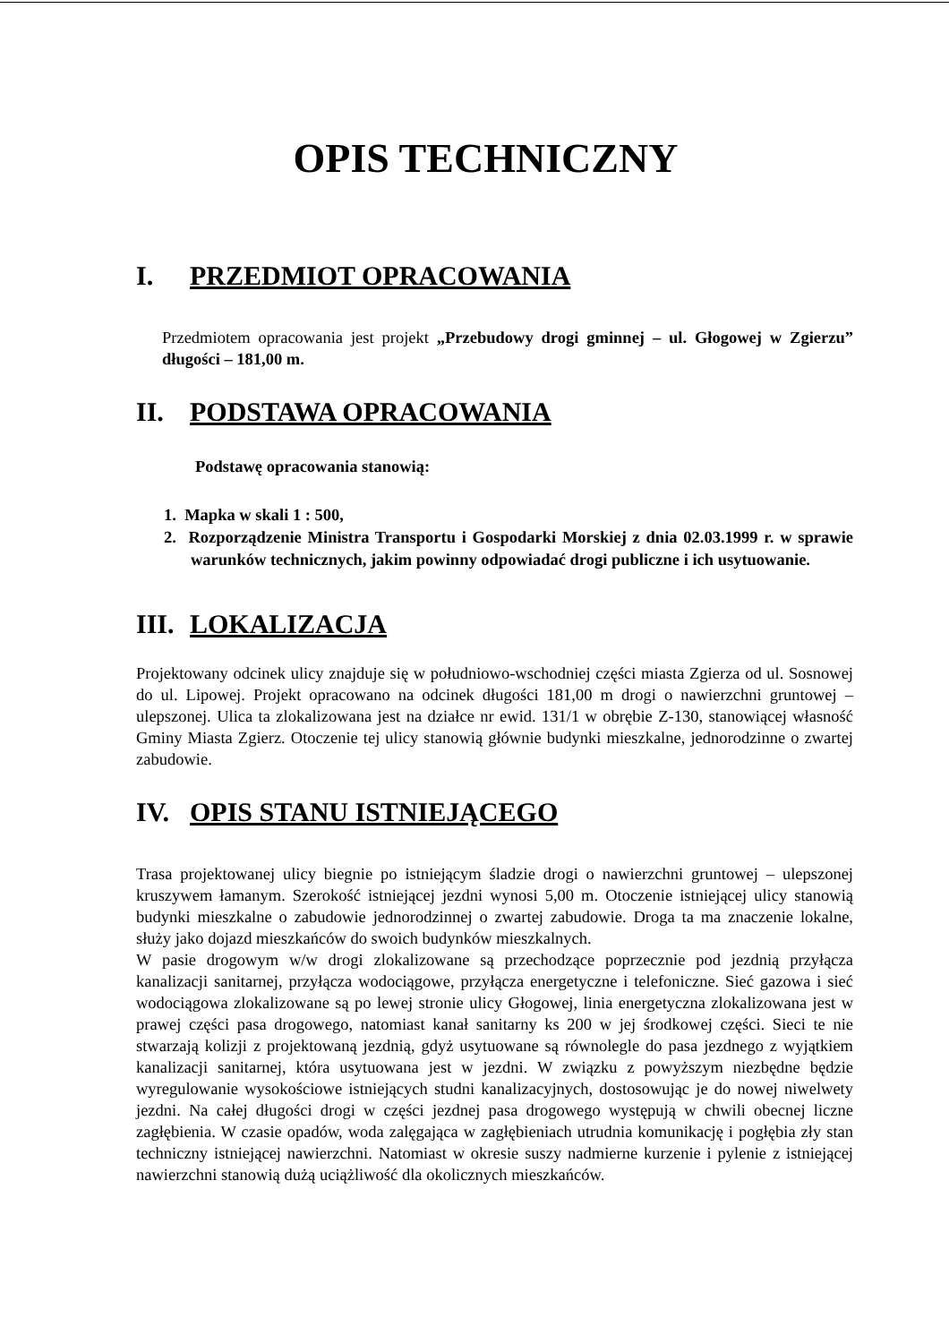OPIS TECHNICZNY
I. PRZEDMIOT OPRACOWANIA
Przedmiotem opracowania jest projekt „Przebudowy drogi gminnej – ul. Głogowej w Zgierzu” długości – 181,00 m.
II. PODSTAWA OPRACOWANIA
Podstawę opracowania stanowią:
1. Mapka w skali 1 : 500,
2. Rozporządzenie Ministra Transportu i Gospodarki Morskiej z dnia 02.03.1999 r. w sprawie warunków technicznych, jakim powinny odpowiadać drogi publiczne i ich usytuowanie.
III. LOKALIZACJA
Projektowany odcinek ulicy znajduje się w południowo-wschodniej części miasta Zgierza od ul. Sosnowej do ul. Lipowej. Projekt opracowano na odcinek długości 181,00 m drogi o nawierzchni gruntowej – ulepszonej. Ulica ta zlokalizowana jest na działce nr ewid. 131/1 w obrębie Z-130, stanowiącej własność Gminy Miasta Zgierz. Otoczenie tej ulicy stanowią głównie budynki mieszkalne, jednorodzinne o zwartej zabudowie.
IV. OPIS STANU ISTNIEJĄCEGO
Trasa projektowanej ulicy biegnie po istniejącym śladzie drogi o nawierzchni gruntowej – ulepszonej kruszywem łamanym. Szerokość istniejącej jezdni wynosi 5,00 m. Otoczenie istniejącej ulicy stanowią budynki mieszkalne o zabudowie jednorodzinnej o zwartej zabudowie. Droga ta ma znaczenie lokalne, służy jako dojazd mieszkańców do swoich budynków mieszkalnych.
W pasie drogowym w/w drogi zlokalizowane są przechodzące poprzecznie pod jezdnią przyłącza kanalizacji sanitarnej, przyłącza wodociągowe, przyłącza energetyczne i telefoniczne. Sieć gazowa i sieć wodociągowa zlokalizowane są po lewej stronie ulicy Głogowej, linia energetyczna zlokalizowana jest w prawej części pasa drogowego, natomiast kanał sanitarny ks 200 w jej środkowej części. Sieci te nie stwarzają kolizji z projektowaną jezdnią, gdyż usytuowane są równolegle do pasa jezdnego z wyjątkiem kanalizacji sanitarnej, która usytuowana jest w jezdni. W związku z powyższym niezbędne będzie wyregulowanie wysokościowe istniejących studni kanalizacyjnych, dostosowując je do nowej niwelwety jezdni. Na całej długości drogi w części jezdnej pasa drogowego występują w chwili obecnej liczne zagłębienia. W czasie opadów, woda zalęgająca w zagłębieniach utrudnia komunikację i pogłębia zły stan techniczny istniejącej nawierzchni. Natomiast w okresie suszy nadmierne kurzenie i pylenie z istniejącej nawierzchni stanowią dużą uciążliwość dla okolicznych mieszkańców.